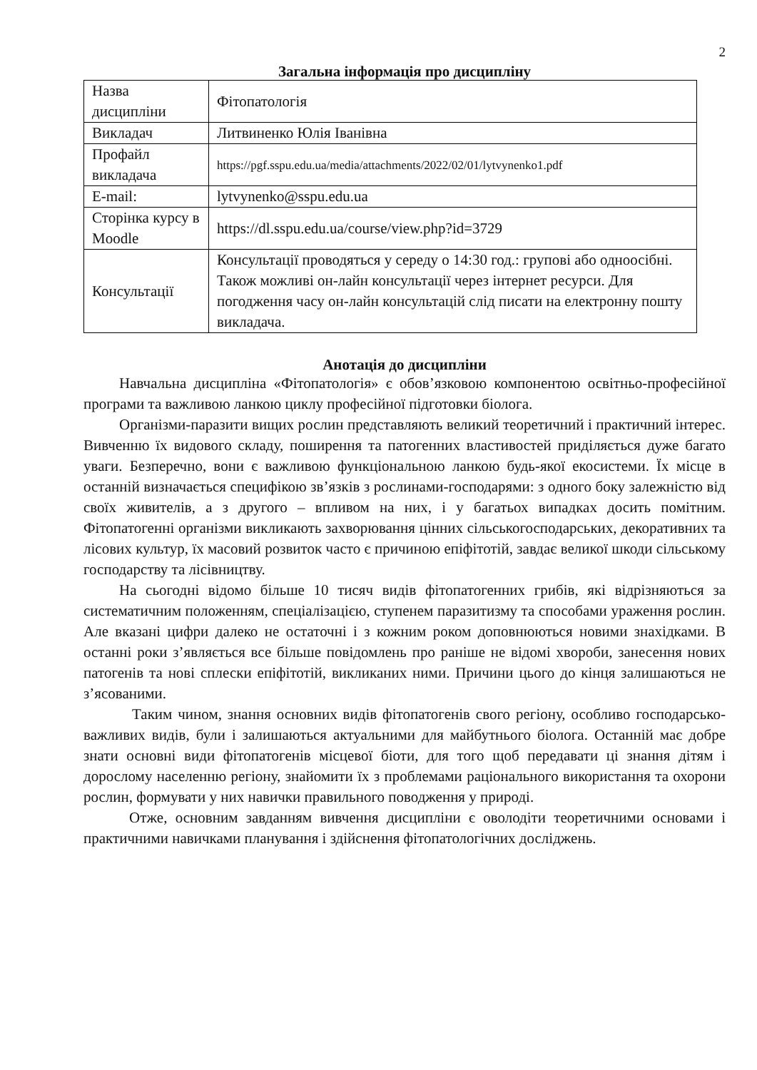2
Загальна інформація про дисципліну
| Назва дисципліни | Фітопатологія |
| Викладач | Литвиненко Юлія Іванівна |
| Профайл викладача | https://pgf.sspu.edu.ua/media/attachments/2022/02/01/lytvynenko1.pdf |
| E-mail: | lytvynenko@sspu.edu.ua |
| Сторінка курсу в Moodle | https://dl.sspu.edu.ua/course/view.php?id=3729 |
| Консультації | Консультації проводяться у середу о 14:30 год.: групові або одноосібні. Також можливі он-лайн консультації через інтернет ресурси. Для погодження часу он-лайн консультацій слід писати на електронну пошту викладача. |
Анотація до дисципліни
Навчальна дисципліна «Фітопатологія» є обов’язковою компонентою освітньо-професійної програми та важливою ланкою циклу професійної підготовки біолога.
Організми-паразити вищих рослин представляють великий теоретичний і практичний інтерес. Вивченню їх видового складу, поширення та патогенних властивостей приділяється дуже багато уваги. Безперечно, вони є важливою функціональною ланкою будь-якої екосистеми. Їх місце в останній визначається специфікою зв’язків з рослинами-господарями: з одного боку залежністю від своїх живителів, а з другого – впливом на них, і у багатьох випадках досить помітним. Фітопатогенні організми викликають захворювання цінних сільськогосподарських, декоративних та лісових культур, їх масовий розвиток часто є причиною епіфітотій, завдає великої шкоди сільському господарству та лісівництву.
На сьогодні відомо більше 10 тисяч видів фітопатогенних грибів, які відрізняються за систематичним положенням, спеціалізацією, ступенем паразитизму та способами ураження рослин. Але вказані цифри далеко не остаточні і з кожним роком доповнюються новими знахідками. В останні роки з’являється все більше повідомлень про раніше не відомі хвороби, занесення нових патогенів та нові сплески епіфітотій, викликаних ними. Причини цього до кінця залишаються не з’ясованими.
Таким чином, знання основних видів фітопатогенів свого регіону, особливо господарсько-важливих видів, були і залишаються актуальними для майбутнього біолога. Останній має добре знати основні види фітопатогенів місцевої біоти, для того щоб передавати ці знання дітям і дорослому населенню регіону, знайомити їх з проблемами раціонального використання та охорони рослин, формувати у них навички правильного поводження у природі.
Отже, основним завданням вивчення дисципліни є оволодіти теоретичними основами і практичними навичками планування і здійснення фітопатологічних досліджень.